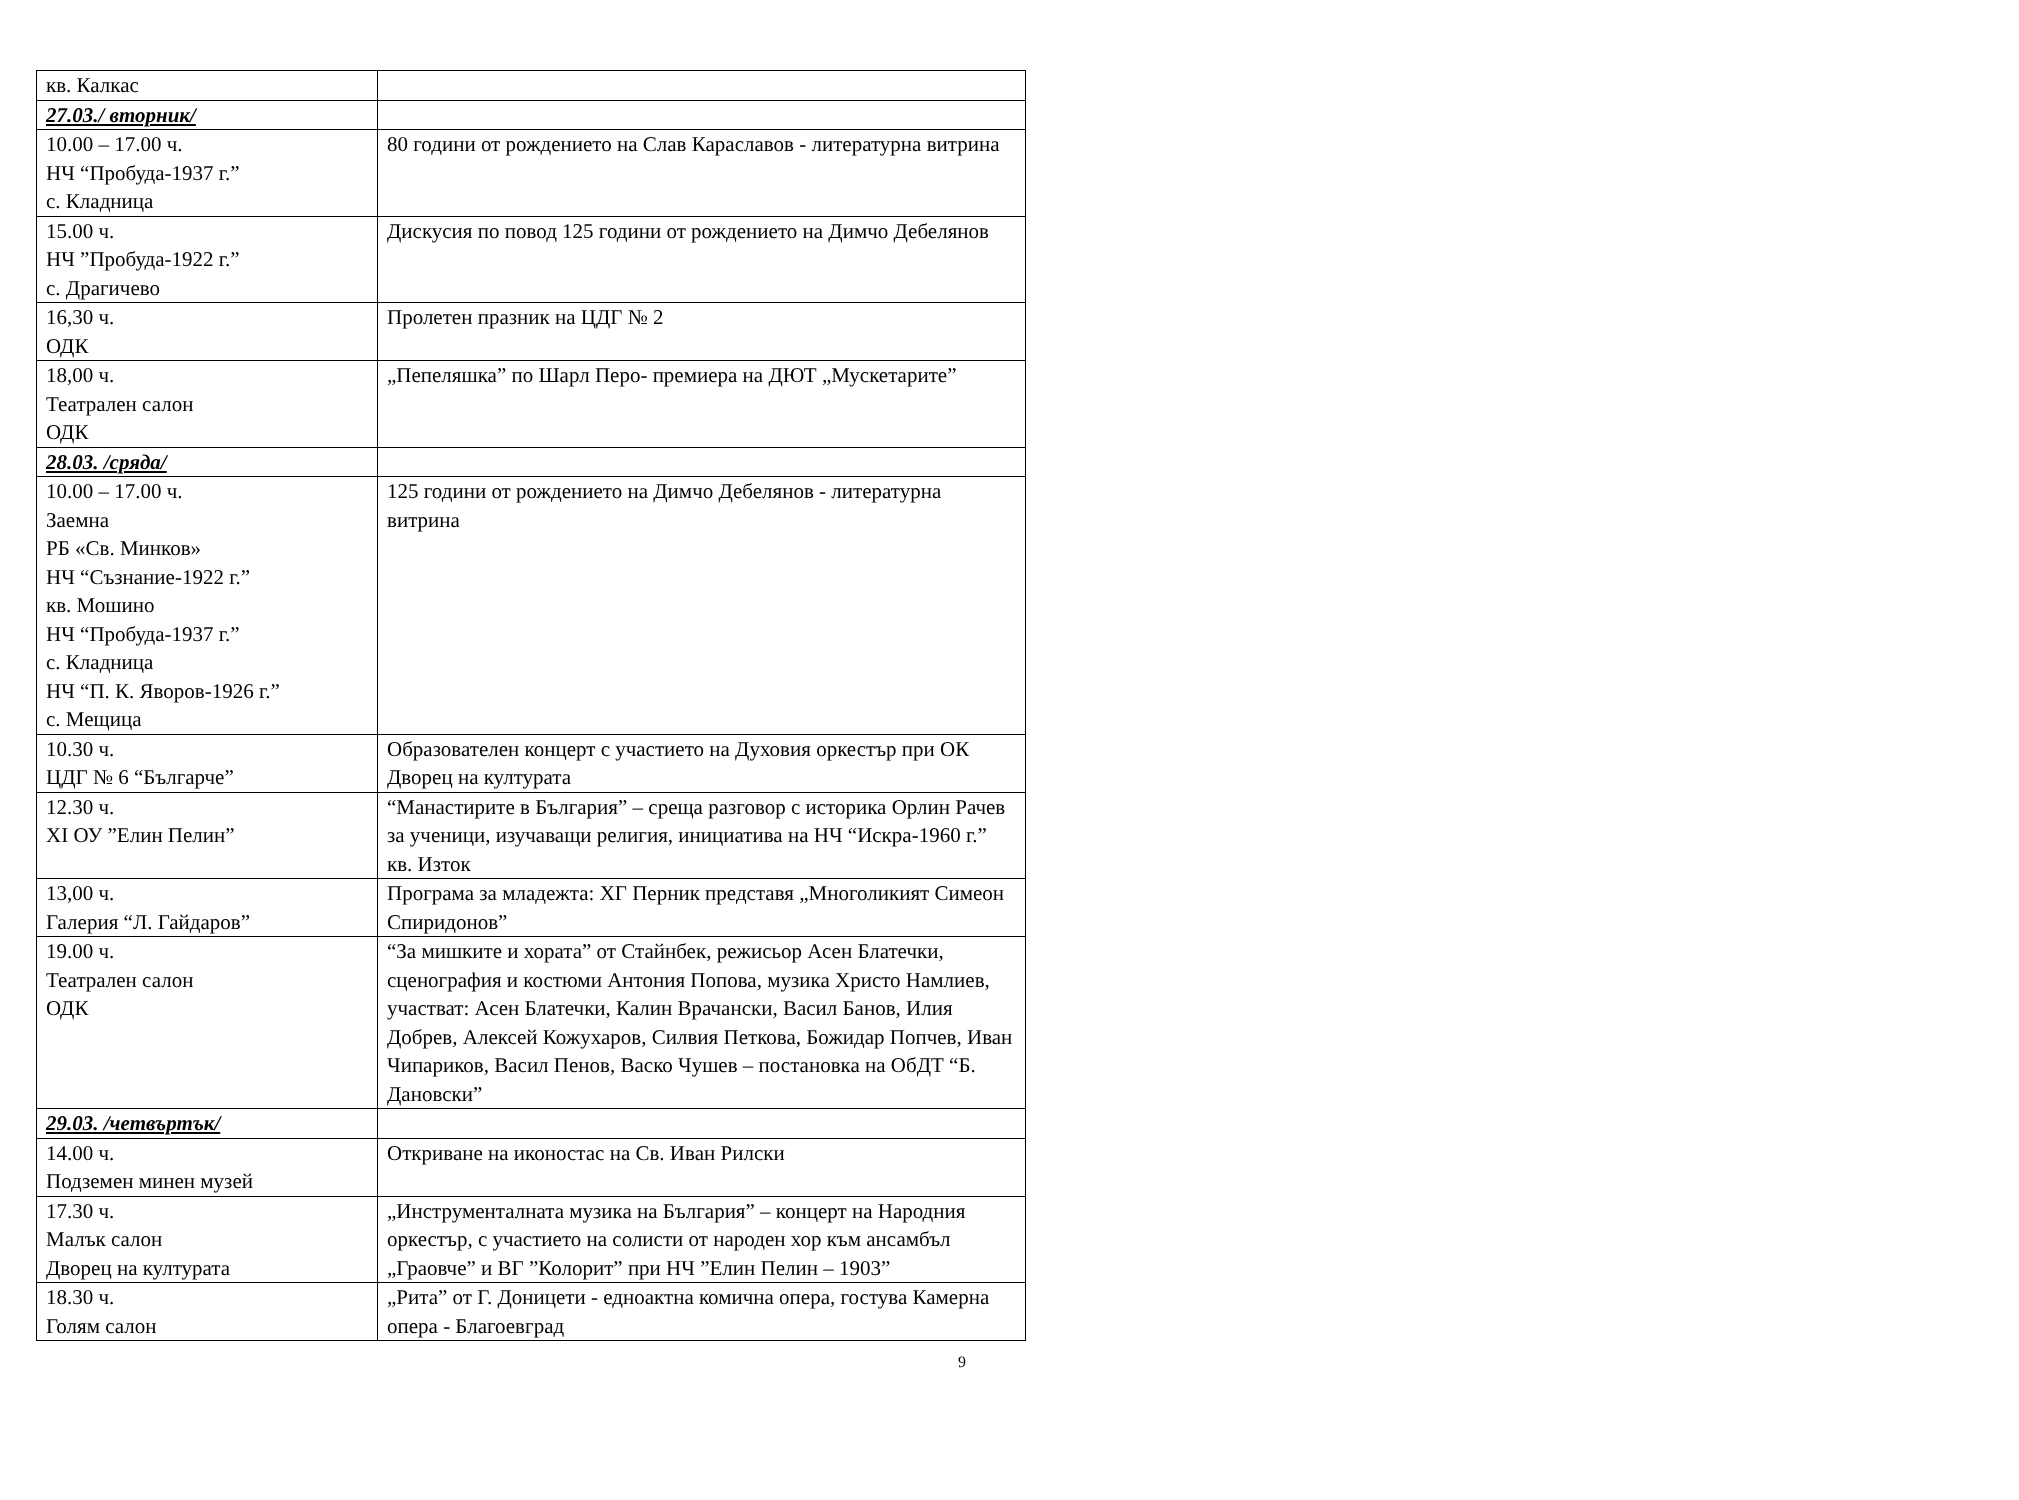| кв. Калкас | |
| 27.03./ вторник/ | |
| 10.00 – 17.00 ч. НЧ “Пробуда-1937 г.” с. Кладница | 80 години от рождението на Слав Караславов - литературна витрина |
| 15.00 ч. НЧ ”Пробуда-1922 г.” с. Драгичево | Дискусия по повод 125 години от рождението на Димчо Дебелянов |
| 16,30 ч. ОДК | Пролетен празник на ЦДГ № 2 |
| 18,00 ч. Театрален салон ОДК | „Пепеляшка” по Шарл Перо- премиера на ДЮТ „Мускетарите” |
| 28.03. /сряда/ | |
| 10.00 – 17.00 ч. Заемна РБ «Св. Минков» НЧ “Съзнание-1922 г.” кв. Мошино НЧ “Пробуда-1937 г.” с. Кладница НЧ “П. К. Яворов-1926 г.” с. Мещица | 125 години от рождението на Димчо Дебелянов - литературна витрина |
| 10.30 ч. ЦДГ № 6 “Българче” | Образователен концерт с участието на Духовия оркестър при ОК Дворец на културата |
| 12.30 ч. XI ОУ ”Елин Пелин” | “Манастирите в България” – среща разговор с историка Орлин Рачев за ученици, изучаващи религия, инициатива на НЧ “Искра-1960 г.” кв. Изток |
| 13,00 ч. Галерия “Л. Гайдаров” | Програма за младежта: ХГ Перник представя „Многоликият Симеон Спиридонов” |
| 19.00 ч. Театрален салон ОДК | “За мишките и хората” от Стайнбек, режисьор Асен Блатечки, сценография и костюми Антония Попова, музика Христо Намлиев, участват: Асен Блатечки, Калин Врачански, Васил Банов, Илия Добрев, Алексей Кожухаров, Силвия Петкова, Божидар Попчев, Иван Чипариков, Васил Пенов, Васко Чушев – постановка на ОбДТ “Б. Дановски” |
| 29.03. /четвъртък/ | |
| 14.00 ч. Подземен минен музей | Откриване на иконостас на Св. Иван Рилски |
| 17.30 ч. Малък салон Дворец на културата | „Инструменталната музика на България” – концерт на Народния оркестър, с участието на солисти от народен хор към ансамбъл „Граовче” и ВГ ”Колорит” при НЧ ”Елин Пелин – 1903” |
| 18.30 ч. Голям салон | „Рита” от Г. Доницети - едноактна комична опера, гостува Камерна опера - Благоевград |
9